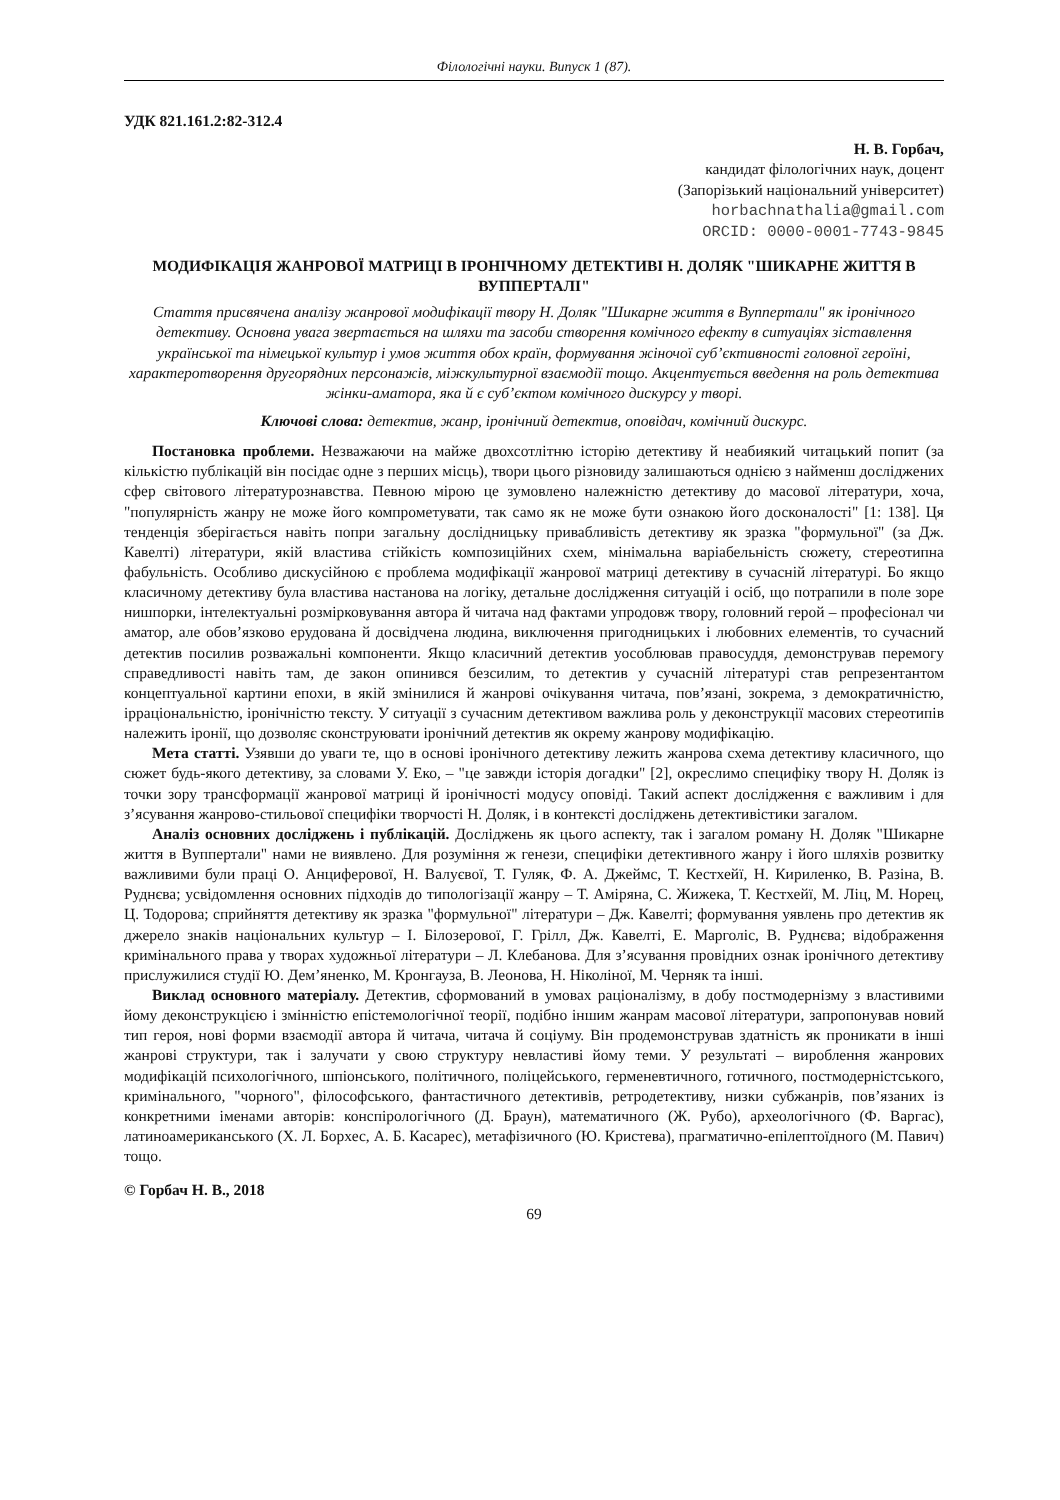Філологічні науки. Випуск 1 (87).
УДК 821.161.2:82-312.4
Н. В. Горбач,
кандидат філологічних наук, доцент
(Запорізький національний університет)
horbachnathalia@gmail.com
ORCID: 0000-0001-7743-9845
МОДИФІКАЦІЯ ЖАНРОВОЇ МАТРИЦІ В ІРОНІЧНОМУ ДЕТЕКТИВІ Н. ДОЛЯК "ШИКАРНЕ ЖИТТЯ В ВУППЕРТАЛІ"
Стаття присвячена аналізу жанрової модифікації твору Н. Доляк "Шикарне життя в Вуппертали" як іронічного детективу. Основна увага звертається на шляхи та засоби створення комічного ефекту в ситуаціях зіставлення української та німецької культур і умов життя обох країн, формування жіночої суб’єктивності головної героїні, характеротворення другорядних персонажів, міжкультурної взаємодії тощо. Акцентується введення на роль детектива жінки-аматора, яка й є суб’єктом комічного дискурсу у творі.
Ключові слова: детектив, жанр, іронічний детектив, оповідач, комічний дискурс.
Постановка проблеми. Незважаючи на майже двохсотлітню історію детективу й неабиякий читацький попит (за кількістю публікацій він посідає одне з перших місць), твори цього різновиду залишаються однією з найменш досліджених сфер світового літературознавства. Певною мірою це зумовлено належністю детективу до масової літератури, хоча, "популярність жанру не може його компрометувати, так само як не може бути ознакою його досконалості" [1: 138]. Ця тенденція зберігається навіть попри загальну дослідницьку привабливість детективу як зразка "формульної" (за Дж. Кавелті) літератури, якій властива стійкість композиційних схем, мінімальна варіабельність сюжету, стереотипна фабульність. Особливо дискусійною є проблема модифікації жанрової матриці детективу в сучасній літературі. Бо якщо класичному детективу була властива настанова на логіку, детальне дослідження ситуацій і осіб, що потрапили в поле зоре нишпорки, інтелектуальні розмірковування автора й читача над фактами упродовж твору, головний герой – професіонал чи аматор, але обов’язково ерудована й досвідчена людина, виключення пригодницьких і любовних елементів, то сучасний детектив посилив розважальні компоненти. Якщо класичний детектив уособлював правосуддя, демонстрував перемогу справедливості навіть там, де закон опинився безсилим, то детектив у сучасній літературі став репрезентантом концептуальної картини епохи, в якій змінилися й жанрові очікування читача, пов’язані, зокрема, з демократичністю, ірраціональністю, іронічністю тексту. У ситуації з сучасним детективом важлива роль у деконструкції масових стереотипів належить іронії, що дозволяє сконструювати іронічний детектив як окрему жанрову модифікацію.
Мета статті. Узявши до уваги те, що в основі іронічного детективу лежить жанрова схема детективу класичного, що сюжет будь-якого детективу, за словами У. Еко, – "це завжди історія догадки" [2], окреслимо специфіку твору Н. Доляк із точки зору трансформації жанрової матриці й іронічності модусу оповіді. Такий аспект дослідження є важливим і для з’ясування жанрово-стильової специфіки творчості Н. Доляк, і в контексті досліджень детективістики загалом.
Аналіз основних досліджень і публікацій. Досліджень як цього аспекту, так і загалом роману Н. Доляк "Шикарне життя в Вуппертали" нами не виявлено. Для розуміння ж генези, специфіки детективного жанру і його шляхів розвитку важливими були праці О. Анциферової, Н. Валуєвої, Т. Гуляк, Ф. А. Джеймс, Т. Кестхейї, Н. Кириленко, В. Разіна, В. Руднєва; усвідомлення основних підходів до типологізації жанру – Т. Аміряна, С. Жижека, Т. Кестхейї, М. Ліц, М. Норец, Ц. Тодорова; сприйняття детективу як зразка "формульної" літератури – Дж. Кавелті; формування уявлень про детектив як джерело знаків національних культур – І. Білозерової, Г. Грілл, Дж. Кавелті, Е. Марголіс, В. Руднєва; відображення кримінального права у творах художньої літератури – Л. Клебанова. Для з’ясування провідних ознак іронічного детективу прислужилися студії Ю. Дем’яненко, М. Кронгауза, В. Леонова, Н. Ніколіної, М. Черняк та інші.
Виклад основного матеріалу. Детектив, сформований в умовах раціоналізму, в добу постмодернізму з властивими йому деконструкцією і змінністю епістемологічної теорії, подібно іншим жанрам масової літератури, запропонував новий тип героя, нові форми взаємодії автора й читача, читача й соціуму. Він продемонстрував здатність як проникати в інші жанрові структури, так і залучати у свою структуру невластиві йому теми. У результаті – вироблення жанрових модифікацій психологічного, шпіонського, політичного, поліцейського, герменевтичного, готичного, постмодерністського, кримінального, "чорного", філософського, фантастичного детективів, ретродетективу, низки субжанрів, пов’язаних із конкретними іменами авторів: конспірологічного (Д. Браун), математичного (Ж. Рубо), археологічного (Ф. Варгас), латиноамериканського (Х. Л. Борхес, А. Б. Касарес), метафізичного (Ю. Кристева), прагматично-епілептоїдного (М. Павич) тощо.
© Горбач Н. В., 2018
69